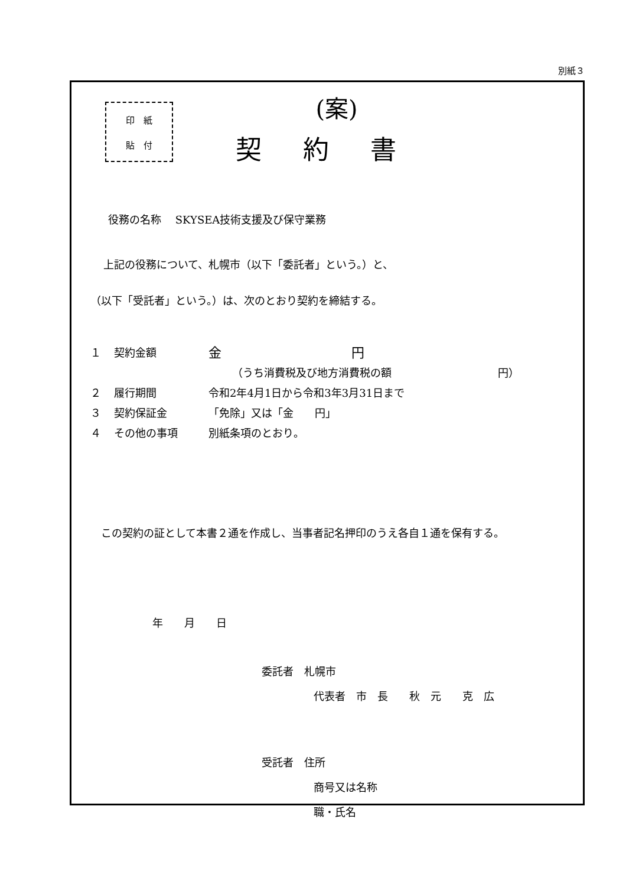別紙３
印　紙
貼　付
(案)
契約書
役務の名称　 SKYSEA技術支援及び保守業務
上記の役務について、札幌市（以下「委託者」という。）と、
（以下「受託者」という。）は、次のとおり契約を締結する。
１ 契約金額 金　　　　　　　　　　円
（うち消費税及び地方消費税の額　　　　　　　　　　円）
２ 履行期間 令和2年4月1日から令和3年3月31日まで
３ 契約保証金 「免除」又は「金　　円」
４ その他の事項 別紙条項のとおり。
　この契約の証として本書２通を作成し、当事者記名押印のうえ各自１通を保有する。
年　　月　　日
委託者　札幌市
代表者　市　長　　秋　元　　克　広
受託者　住所
商号又は名称
職・氏名